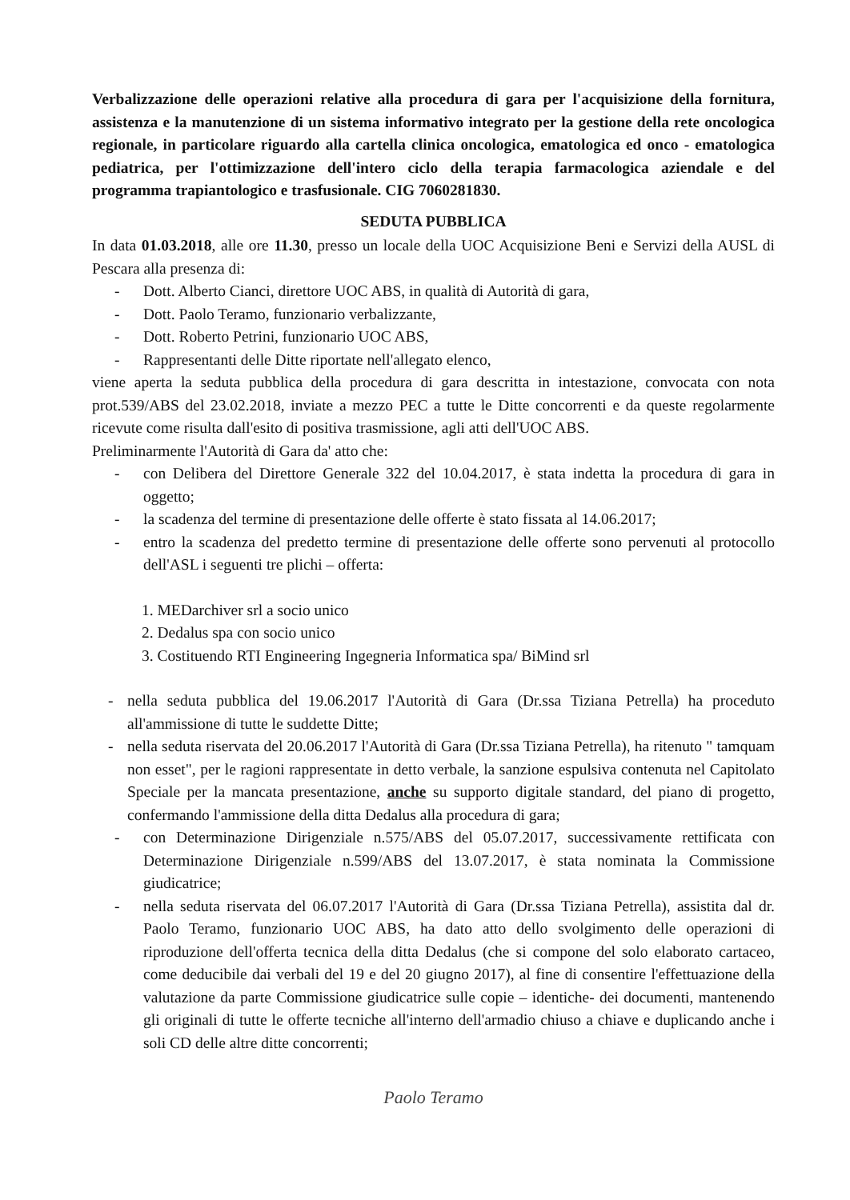Verbalizzazione delle operazioni relative alla procedura di gara per l'acquisizione della fornitura, assistenza e la manutenzione di un sistema informativo integrato per la gestione della rete oncologica regionale, in particolare riguardo alla cartella clinica oncologica, ematologica ed onco - ematologica pediatrica, per l'ottimizzazione dell'intero ciclo della terapia farmacologica aziendale e del programma trapiantologico e trasfusionale. CIG 7060281830.
SEDUTA PUBBLICA
In data 01.03.2018, alle ore 11.30, presso un locale della UOC Acquisizione Beni e Servizi della AUSL di Pescara alla presenza di:
- Dott. Alberto Cianci, direttore UOC ABS, in qualità di Autorità di gara,
- Dott. Paolo Teramo, funzionario verbalizzante,
- Dott. Roberto Petrini, funzionario UOC ABS,
- Rappresentanti delle Ditte riportate nell'allegato elenco,
viene aperta la seduta pubblica della procedura di gara descritta in intestazione, convocata con nota prot.539/ABS del 23.02.2018, inviate a mezzo PEC a tutte le Ditte concorrenti e da queste regolarmente ricevute come risulta dall'esito di positiva trasmissione, agli atti dell'UOC ABS.
Preliminarmente l'Autorità di Gara da' atto che:
- con Delibera del Direttore Generale 322 del 10.04.2017, è stata indetta la procedura di gara in oggetto;
- la scadenza del termine di presentazione delle offerte è stato fissata al 14.06.2017;
- entro la scadenza del predetto termine di presentazione delle offerte sono pervenuti al protocollo dell'ASL i seguenti tre plichi – offerta:
1. MEDarchiver srl a socio unico
2. Dedalus spa con socio unico
3. Costituendo RTI Engineering Ingegneria Informatica spa/ BiMind srl
- nella seduta pubblica del 19.06.2017 l'Autorità di Gara (Dr.ssa Tiziana Petrella) ha proceduto all'ammissione di tutte le suddette Ditte;
- nella seduta riservata del 20.06.2017 l'Autorità di Gara (Dr.ssa Tiziana Petrella), ha ritenuto " tamquam non esset", per le ragioni rappresentate in detto verbale, la sanzione espulsiva contenuta nel Capitolato Speciale per la mancata presentazione, anche su supporto digitale standard, del piano di progetto, confermando l'ammissione della ditta Dedalus alla procedura di gara;
- con Determinazione Dirigenziale n.575/ABS del 05.07.2017, successivamente rettificata con Determinazione Dirigenziale n.599/ABS del 13.07.2017, è stata nominata la Commissione giudicatrice;
- nella seduta riservata del 06.07.2017 l'Autorità di Gara (Dr.ssa Tiziana Petrella), assistita dal dr. Paolo Teramo, funzionario UOC ABS, ha dato atto dello svolgimento delle operazioni di riproduzione dell'offerta tecnica della ditta Dedalus (che si compone del solo elaborato cartaceo, come deducibile dai verbali del 19 e del 20 giugno 2017), al fine di consentire l'effettuazione della valutazione da parte Commissione giudicatrice sulle copie – identiche- dei documenti, mantenendo gli originali di tutte le offerte tecniche all'interno dell'armadio chiuso a chiave e duplicando anche i soli CD delle altre ditte concorrenti;
Paolo Teramo